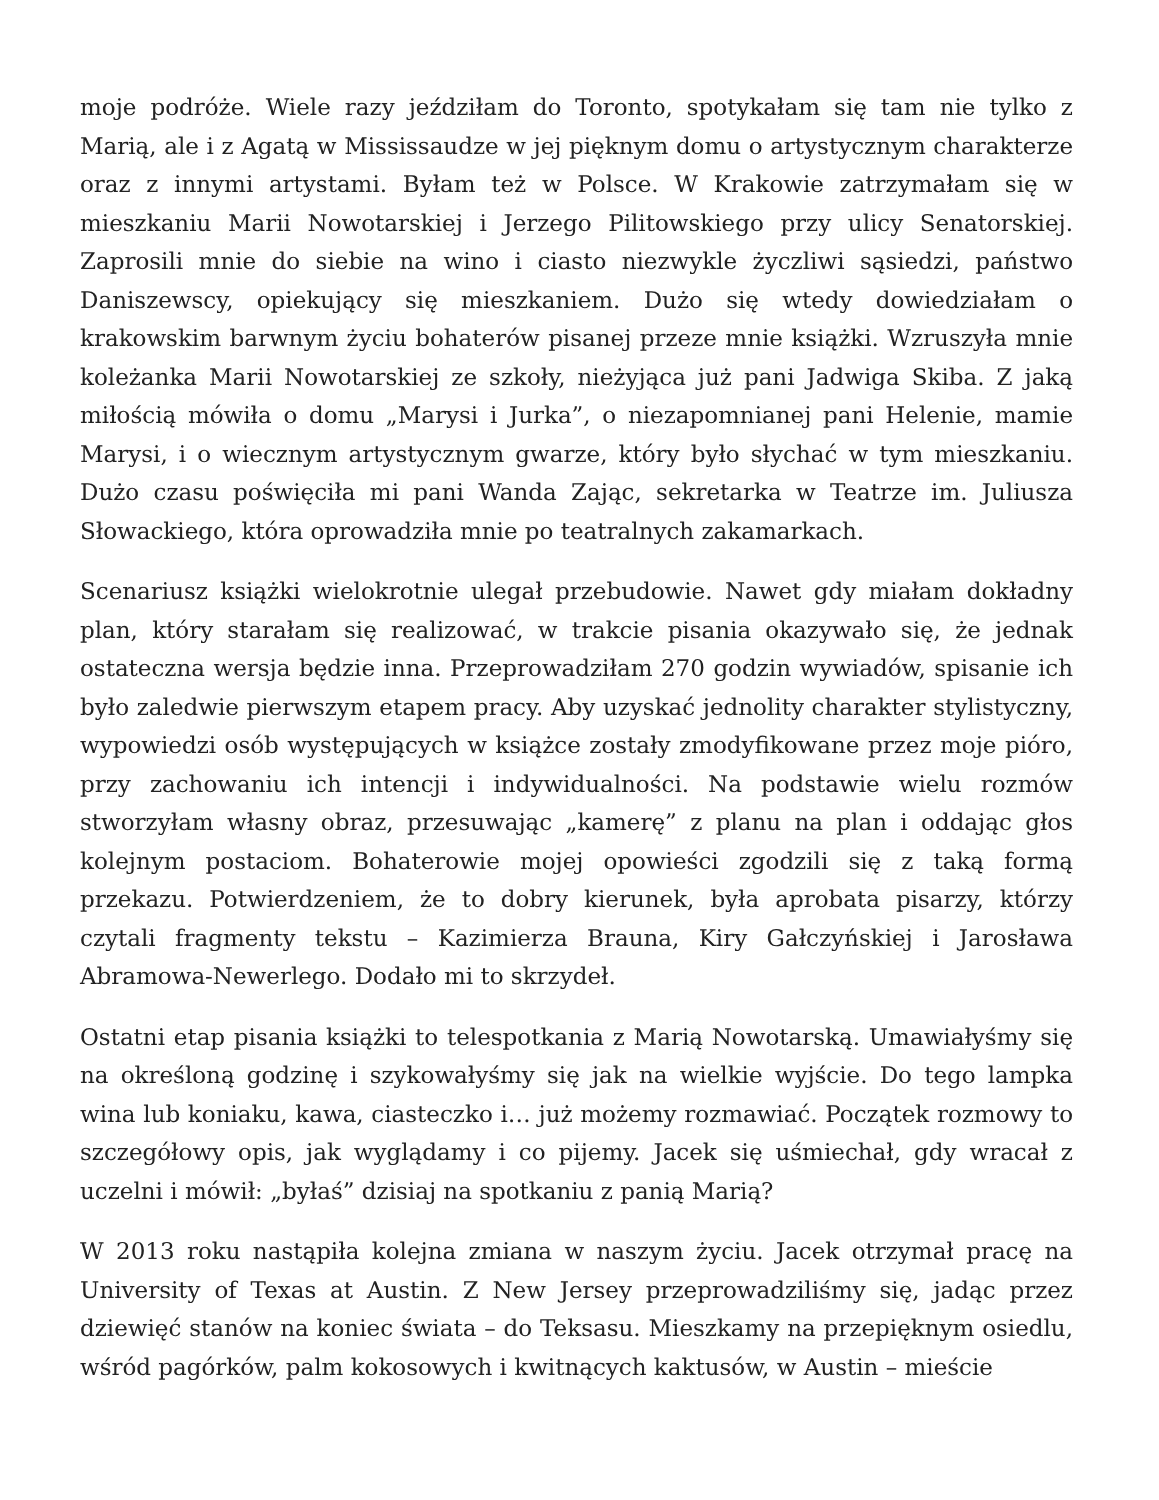moje podróże. Wiele razy jeździłam do Toronto, spotykałam się tam nie tylko z Marią, ale i z Agatą w Mississaudze w jej pięknym domu o artystycznym charakterze oraz z innymi artystami. Byłam też w Polsce. W Krakowie zatrzymałam się w mieszkaniu Marii Nowotarskiej i Jerzego Pilitowskiego przy ulicy Senatorskiej. Zaprosili mnie do siebie na wino i ciasto niezwykle życzliwi sąsiedzi, państwo Daniszewscy, opiekujący się mieszkaniem. Dużo się wtedy dowiedziałam o krakowskim barwnym życiu bohaterów pisanej przeze mnie książki. Wzruszyła mnie koleżanka Marii Nowotarskiej ze szkoły, nieżyjąca już pani Jadwiga Skiba. Z jaką miłością mówiła o domu „Marysi i Jurka”, o niezapomnianej pani Helenie, mamie Marysi, i o wiecznym artystycznym gwarze, który było słychać w tym mieszkaniu. Dużo czasu poświęciła mi pani Wanda Zając, sekretarka w Teatrze im. Juliusza Słowackiego, która oprowadziła mnie po teatralnych zakamarkach.
Scenariusz książki wielokrotnie ulegał przebudowie. Nawet gdy miałam dokładny plan, który starałam się realizować, w trakcie pisania okazywało się, że jednak ostateczna wersja będzie inna. Przeprowadziłam 270 godzin wywiadów, spisanie ich było zaledwie pierwszym etapem pracy. Aby uzyskać jednolity charakter stylistyczny, wypowiedzi osób występujących w książce zostały zmodyfikowane przez moje pióro, przy zachowaniu ich intencji i indywidualności. Na podstawie wielu rozmów stworzyłam własny obraz, przesuwając „kamerę” z planu na plan i oddając głos kolejnym postaciom. Bohaterowie mojej opowieści zgodzili się z taką formą przekazu. Potwierdzeniem, że to dobry kierunek, była aprobata pisarzy, którzy czytali fragmenty tekstu – Kazimierza Brauna, Kiry Gałczyńskiej i Jarosława Abramowa-Newerlego. Dodało mi to skrzydeł.
Ostatni etap pisania książki to telespotkania z Marią Nowotarską. Umawiałyśmy się na określoną godzinę i szykowałyśmy się jak na wielkie wyjście. Do tego lampka wina lub koniaku, kawa, ciasteczko i… już możemy rozmawiać. Początek rozmowy to szczegółowy opis, jak wyglądamy i co pijemy. Jacek się uśmiechał, gdy wracał z uczelni i mówił: „byłaś” dzisiaj na spotkaniu z panią Marią?
W 2013 roku nastąpiła kolejna zmiana w naszym życiu. Jacek otrzymał pracę na University of Texas at Austin. Z New Jersey przeprowadziliśmy się, jadąc przez dziewięć stanów na koniec świata – do Teksasu. Mieszkamy na przepięknym osiedlu, wśród pagórków, palm kokosowych i kwitnących kaktusów, w Austin – mieście